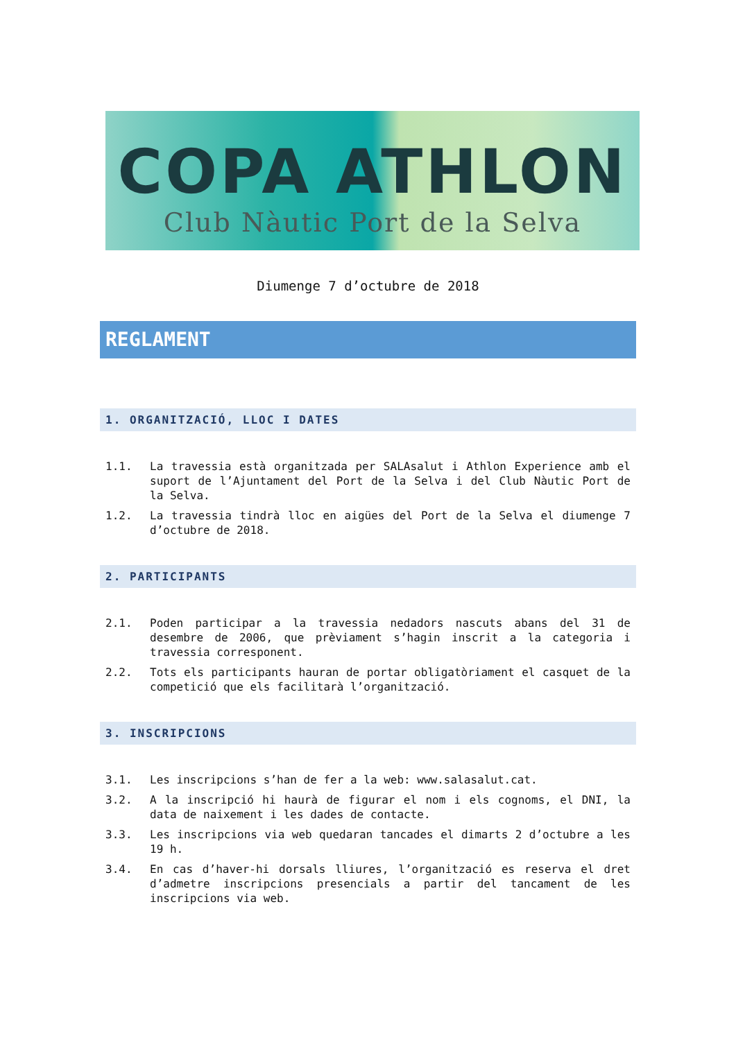COPA ATHLON
Club Nàutic Port de la Selva
Diumenge 7 d’octubre de 2018
REGLAMENT
1. ORGANITZACIÓ, LLOC I DATES
1.1. La travessia està organitzada per SALAsalut i Athlon Experience amb el suport de l’Ajuntament del Port de la Selva i del Club Nàutic Port de la Selva.
1.2. La travessia tindrà lloc en aigües del Port de la Selva el diumenge 7 d’octubre de 2018.
2. PARTICIPANTS
2.1. Poden participar a la travessia nedadors nascuts abans del 31 de desembre de 2006, que prèviament s’hagin inscrit a la categoria i travessia corresponent.
2.2. Tots els participants hauran de portar obligatòriament el casquet de la competició que els facilitarà l’organització.
3. INSCRIPCIONS
3.1. Les inscripcions s’han de fer a la web: www.salasalut.cat.
3.2. A la inscripció hi haurà de figurar el nom i els cognoms, el DNI, la data de naixement i les dades de contacte.
3.3. Les inscripcions via web quedaran tancades el dimarts 2 d’octubre a les 19 h.
3.4. En cas d’haver-hi dorsals lliures, l’organització es reserva el dret d’admetre inscripcions presencials a partir del tancament de les inscripcions via web.